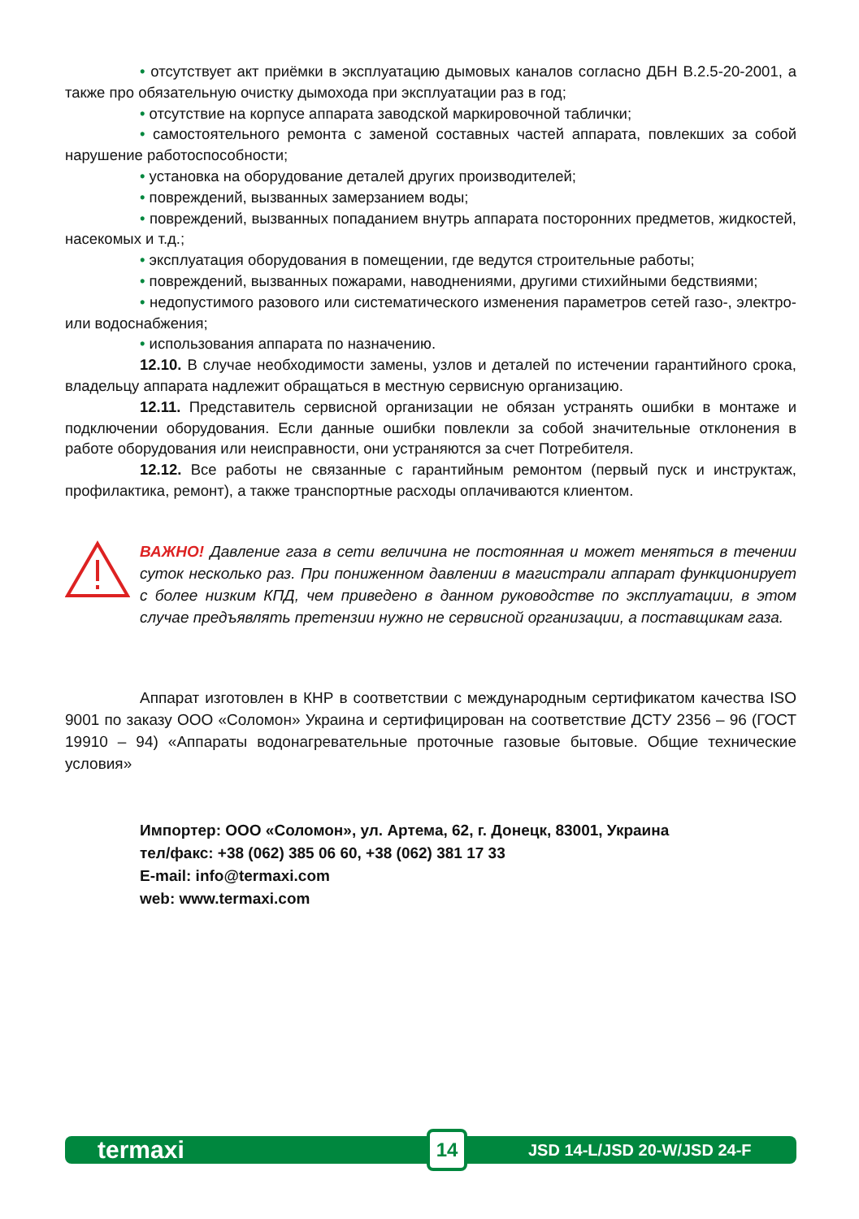• отсутствует акт приёмки в эксплуатацию дымовых каналов согласно ДБН В.2.5-20-2001, а также про обязательную очистку дымохода при эксплуатации раз в год;
• отсутствие на корпусе аппарата заводской маркировочной таблички;
• самостоятельного ремонта с заменой составных частей аппарата, повлекших за собой нарушение работоспособности;
• установка на оборудование деталей других производителей;
• повреждений, вызванных замерзанием воды;
• повреждений, вызванных попаданием внутрь аппарата посторонних предметов, жидкостей, насекомых и т.д.;
• эксплуатация оборудования в помещении, где ведутся строительные работы;
• повреждений, вызванных пожарами, наводнениями, другими стихийными бедствиями;
• недопустимого разового или систематического изменения параметров сетей газо-, электро- или водоснабжения;
• использования аппарата по назначению.
12.10. В случае необходимости замены, узлов и деталей по истечении гарантийного срока, владельцу аппарата надлежит обращаться в местную сервисную организацию.
12.11. Представитель сервисной организации не обязан устранять ошибки в монтаже и подключении оборудования. Если данные ошибки повлекли за собой значительные отклонения в работе оборудования или неисправности, они устраняются за счет Потребителя.
12.12. Все работы не связанные с гарантийным ремонтом (первый пуск и инструктаж, профилактика, ремонт), а также транспортные расходы оплачиваются клиентом.
ВАЖНО! Давление газа в сети величина не постоянная и может меняться в течении суток несколько раз. При пониженном давлении в магистрали аппарат функционирует с более низким КПД, чем приведено в данном руководстве по эксплуатации, в этом случае предъявлять претензии нужно не сервисной организации, а поставщикам газа.
Аппарат изготовлен в КНР в соответствии с международным сертификатом качества ISO 9001 по заказу ООО «Соломон» Украина и сертифицирован на соответствие ДСТУ 2356 – 96 (ГОСТ 19910 – 94) «Аппараты водонагревательные проточные газовые бытовые. Общие технические условия»
Импортер: ООО «Соломон», ул. Артема, 62, г. Донецк, 83001, Украина
тел/факс: +38 (062) 385 06 60, +38 (062) 381 17 33
E-mail: info@termaxi.com
web: www.termaxi.com
termaxi 14 JSD 14-L/JSD 20-W/JSD 24-F